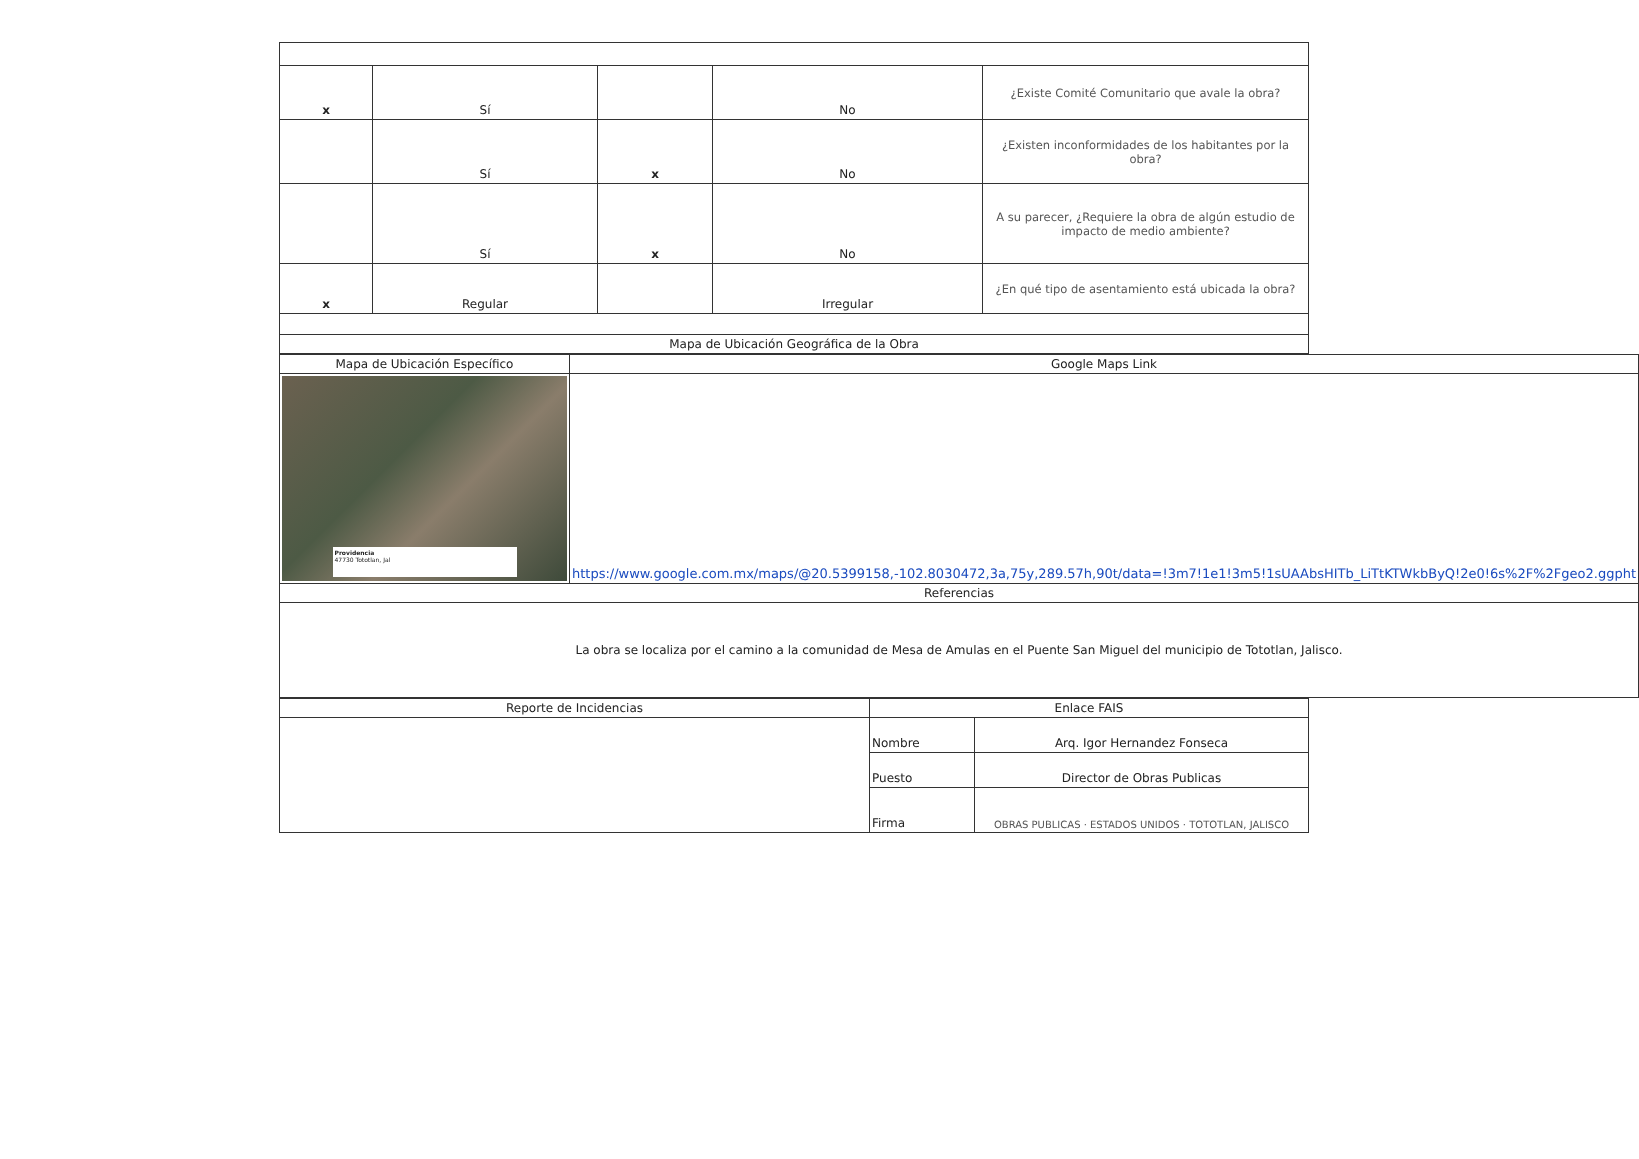| x | Sí | | No | ¿Existe Comité Comunitario que avale la obra? |
| | Sí | x | No | ¿Existen inconformidades de los habitantes por la obra? |
| | Sí | x | No | A su parecer, ¿Requiere la obra de algún estudio de impacto de medio ambiente? |
| x | Regular | | Irregular | ¿En qué tipo de asentamiento está ubicada la obra? |
| Mapa de Ubicación Geográfica de la Obra | | | | |
| Mapa de Ubicación Específico | Google Maps Link |
| Providencia 47730 Tototlan, Jal | https://www.google.com.mx/maps/@20.5399158,-102.8030472,3a,75y,289.57h,90t/data=!3m7!1e1!3m5!1sUAAbsHITb_LiTtKTWkbByQ!2e0!6s%2F%2Fgeo2.ggpht |
| Referencias | |
| La obra se localiza por el camino a la comunidad de Mesa de Amulas en el Puente San Miguel del municipio de Tototlan, Jalisco. | |
| Reporte de Incidencias | Enlace FAIS | |
| | Nombre | Arq. Igor Hernandez Fonseca |
| | Puesto | Director de Obras Publicas |
| | Firma | OBRAS PUBLICAS · ESTADOS UNIDOS · TOTOTLAN, JALISCO |